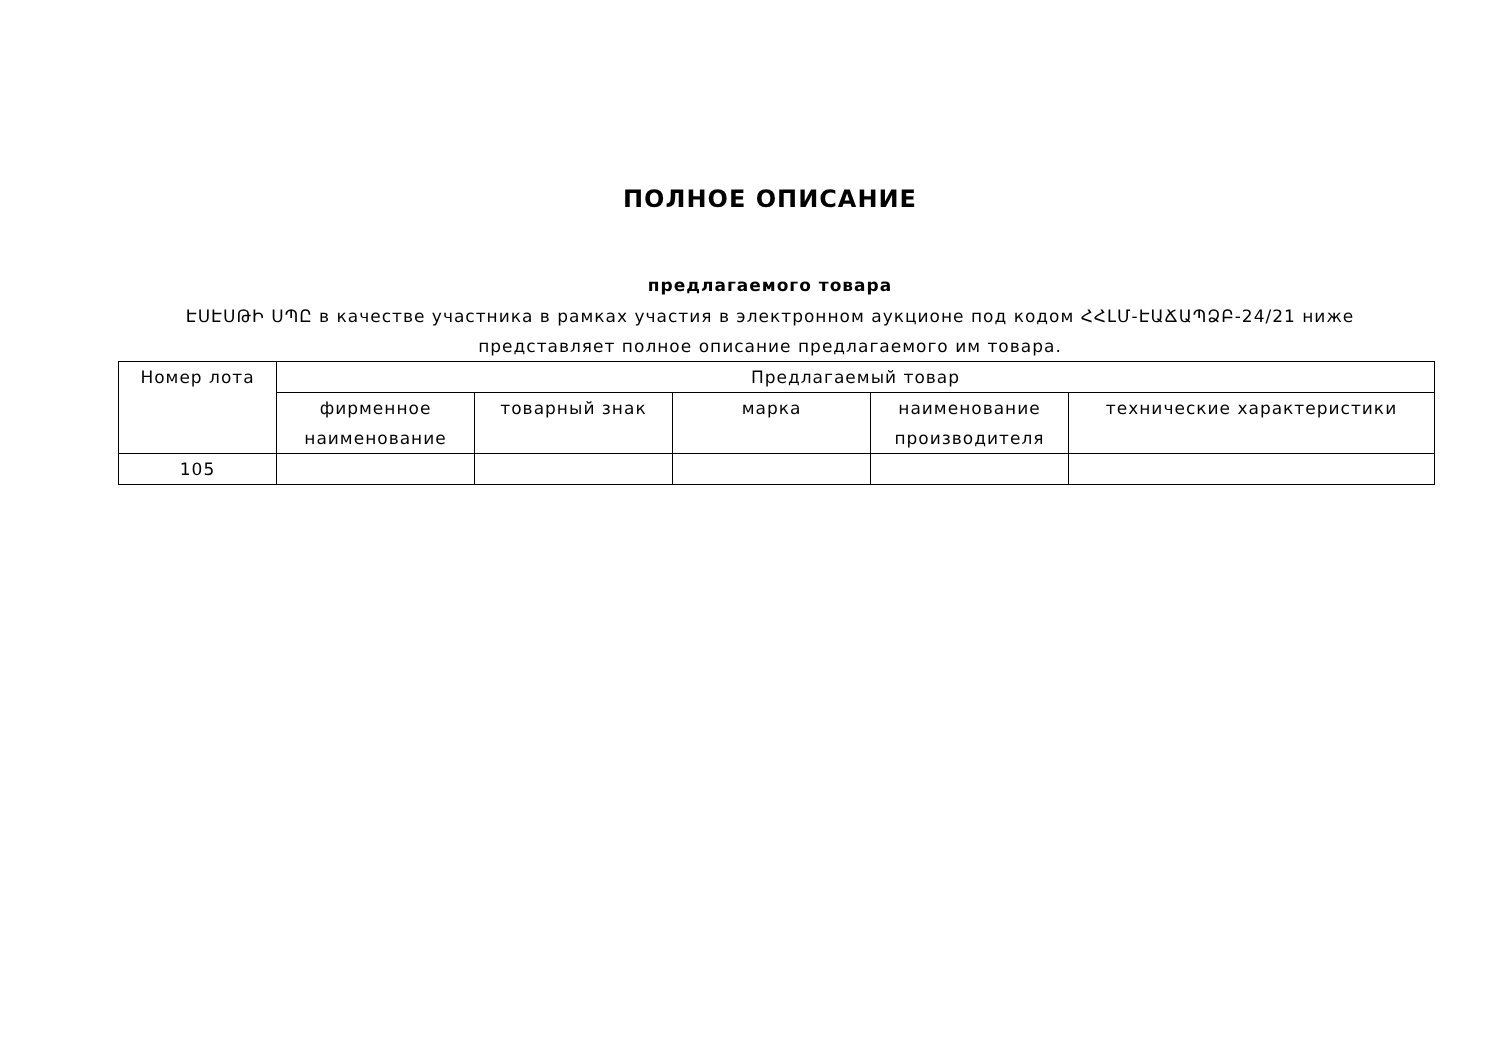ПОЛНОЕ ОПИСАНИЕ
предлагаемого товара
ԷՍԷՍԹԻ ՍՊԸ в качестве участника в рамках участия в электронном аукционе под кодом ՀՀԼՄ-ԷԱՃԱՊՁԲ-24/21 ниже представляет полное описание предлагаемого им товара.
| Номер лота | Предлагаемый товар | | | | |
| --- | --- | --- | --- | --- | --- |
| | фирменное наименование | товарный знак | марка | наименование производителя | технические характеристики |
| 105 | | | | | |